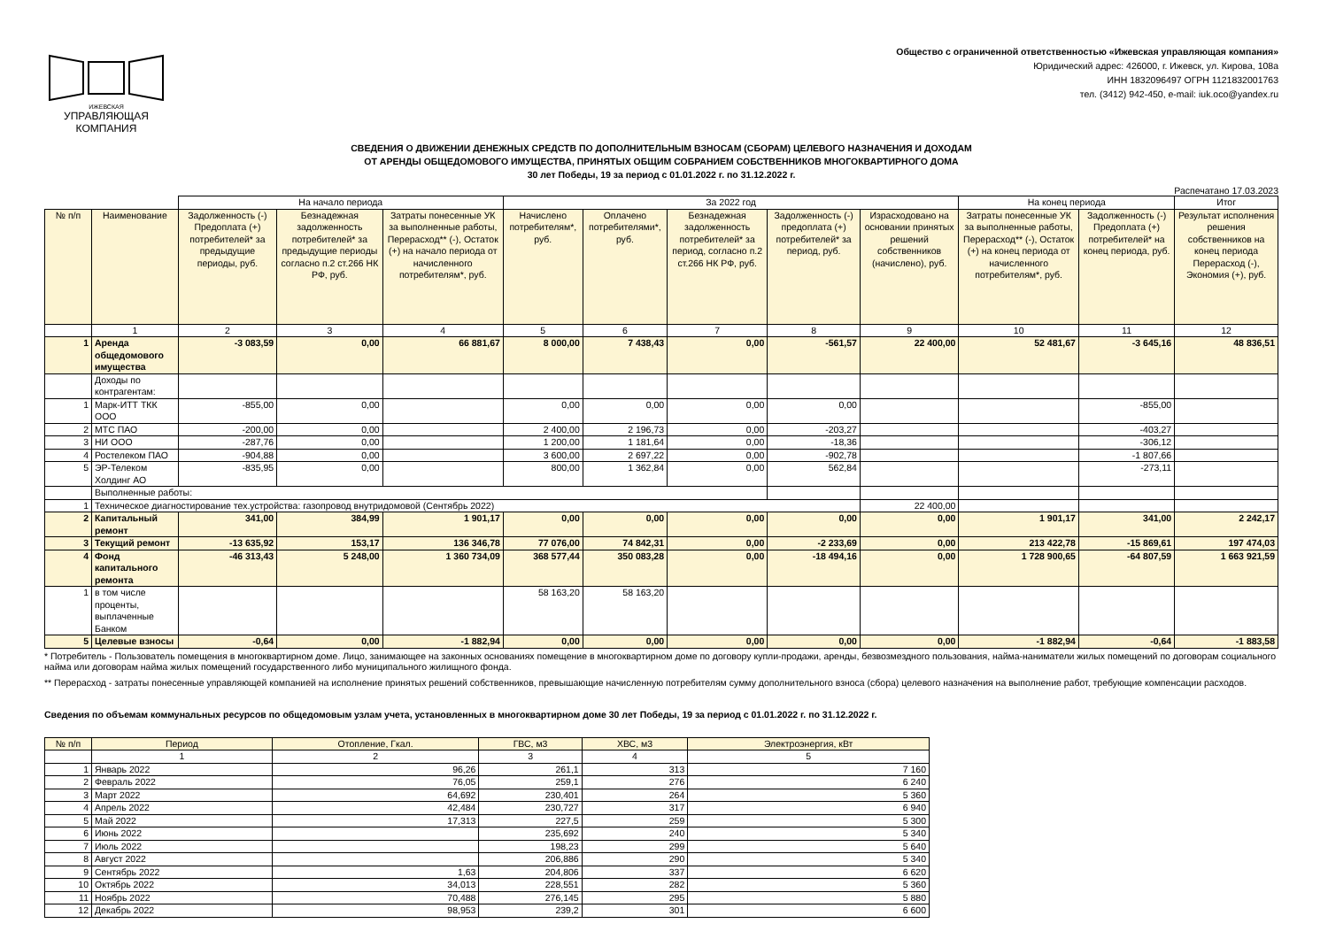ИЖЕВСКАЯ
УПРАВЛЯЮЩАЯ
КОМПАНИЯ
Общество с ограниченной ответственностью «Ижевская управляющая компания»
Юридический адрес: 426000, г. Ижевск, ул. Кирова, 108а
ИНН 1832096497 ОГРН 1121832001763
тел. (3412) 942-450, e-mail: iuk.oco@yandex.ru
СВЕДЕНИЯ О ДВИЖЕНИИ ДЕНЕЖНЫХ СРЕДСТВ ПО ДОПОЛНИТЕЛЬНЫМ ВЗНОСАМ (СБОРАМ) ЦЕЛЕВОГО НАЗНАЧЕНИЯ И ДОХОДАМ
ОТ АРЕНДЫ ОБЩЕДОМОВОГО ИМУЩЕСТВА, ПРИНЯТЫХ ОБЩИМ СОБРАНИЕМ СОБСТВЕННИКОВ МНОГОКВАРТИРНОГО ДОМА
30 лет Победы, 19 за период с 01.01.2022 г. по 31.12.2022 г.
Распечатано 17.03.2023
| | | На начало периода | | | За 2022 год | | | | | На конец периода | | Итог |
| № п/п | Наименование | Задолженность (-) Предоплата (+) потребителей* за предыдущие периоды, руб. | Безнадежная задолженность потребителей* за предыдущие периоды согласно п.2 ст.266 НК РФ, руб. | Затраты понесенные УК за выполненные работы, Перерасход** (-), Остаток (+) на начало периода от начисленного потребителям*, руб. | Начислено потребителям*, руб. | Оплачено потребителями*, руб. | Безнадежная задолженность потребителей* за период, согласно п.2 ст.266 НК РФ, руб. | Задолженность (-) предоплата (+) потребителей* за период, руб. | Израсходовано на основании принятых решений собственников (начислено), руб. | Затраты понесенные УК за выполненные работы, Перерасход** (-), Остаток (+) на конец периода от начисленного потребителям*, руб. | Задолженность (-) Предоплата (+) потребителей* на конец периода, руб. | Результат исполнения решения собственников на конец периода Перерасход (-), Экономия (+), руб. |
| | 1 | 2 | 3 | 4 | 5 | 6 | 7 | 8 | 9 | 10 | 11 | 12 |
| 1 | Аренда общедомового имущества | -3 083,59 | 0,00 | 66 881,67 | 8 000,00 | 7 438,43 | 0,00 | -561,57 | 22 400,00 | 52 481,67 | -3 645,16 | 48 836,51 |
| | Доходы по контрагентам: | | | | | | | | | | | |
| 1 | Марк-ИТТ ТКК ООО | -855,00 | 0,00 | | 0,00 | 0,00 | 0,00 | 0,00 | | | -855,00 | |
| 2 | МТС ПАО | -200,00 | 0,00 | | 2 400,00 | 2 196,73 | 0,00 | -203,27 | | | -403,27 | |
| 3 | НИ ООО | -287,76 | 0,00 | | 1 200,00 | 1 181,64 | 0,00 | -18,36 | | | -306,12 | |
| 4 | Ростелеком ПАО | -904,88 | 0,00 | | 3 600,00 | 2 697,22 | 0,00 | -902,78 | | | -1 807,66 | |
| 5 | ЭР-Телеком Холдинг АО | -835,95 | 0,00 | | 800,00 | 1 362,84 | 0,00 | 562,84 | | | -273,11 | |
| | Выполненные работы: | | | | | | | | | | | |
| 1 | Техническое диагностирование тех.устройства: газопровод внутридомовой (Сентябрь 2022) | | | | | | | | 22 400,00 | | | |
| 2 | Капитальный ремонт | 341,00 | 384,99 | 1 901,17 | 0,00 | 0,00 | 0,00 | 0,00 | 0,00 | 1 901,17 | 341,00 | 2 242,17 |
| 3 | Текущий ремонт | -13 635,92 | 153,17 | 136 346,78 | 77 076,00 | 74 842,31 | 0,00 | -2 233,69 | 0,00 | 213 422,78 | -15 869,61 | 197 474,03 |
| 4 | Фонд капитального ремонта | -46 313,43 | 5 248,00 | 1 360 734,09 | 368 577,44 | 350 083,28 | 0,00 | -18 494,16 | 0,00 | 1 728 900,65 | -64 807,59 | 1 663 921,59 |
| 1 | в том числе проценты, выплаченные Банком | | | | 58 163,20 | 58 163,20 | | | | | | |
| 5 | Целевые взносы | -0,64 | 0,00 | -1 882,94 | 0,00 | 0,00 | 0,00 | 0,00 | 0,00 | -1 882,94 | -0,64 | -1 883,58 |
* Потребитель - Пользователь помещения в многоквартирном доме. Лицо, занимающее на законных основаниях помещение в многоквартирном доме по договору купли-продажи, аренды, безвозмездного пользования, найма-наниматели жилых помещений по договорам социального найма или договорам найма жилых помещений государственного либо муниципального жилищного фонда.
** Перерасход - затраты понесенные управляющей компанией на исполнение принятых решений собственников, превышающие начисленную потребителям сумму дополнительного взноса (сбора) целевого назначения на выполнение работ, требующие компенсации расходов.
Сведения по объемам коммунальных ресурсов по общедомовым узлам учета, установленных в многоквартирном доме 30 лет Победы, 19 за период с 01.01.2022 г. по 31.12.2022 г.
| № п/п | Период | Отопление, Гкал. | ГВС, м3 | ХВС, м3 | Электроэнергия, кВт |
| --- | --- | --- | --- | --- | --- |
| | 1 | 2 | 3 | 4 | 5 |
| 1 | Январь 2022 | 96,26 | 261,1 | 313 | 7 160 |
| 2 | Февраль 2022 | 76,05 | 259,1 | 276 | 6 240 |
| 3 | Март 2022 | 64,692 | 230,401 | 264 | 5 360 |
| 4 | Апрель 2022 | 42,484 | 230,727 | 317 | 6 940 |
| 5 | Май 2022 | 17,313 | 227,5 | 259 | 5 300 |
| 6 | Июнь 2022 | | 235,692 | 240 | 5 340 |
| 7 | Июль 2022 | | 198,23 | 299 | 5 640 |
| 8 | Август 2022 | | 206,886 | 290 | 5 340 |
| 9 | Сентябрь 2022 | 1,63 | 204,806 | 337 | 6 620 |
| 10 | Октябрь 2022 | 34,013 | 228,551 | 282 | 5 360 |
| 11 | Ноябрь 2022 | 70,488 | 276,145 | 295 | 5 880 |
| 12 | Декабрь 2022 | 98,953 | 239,2 | 301 | 6 600 |